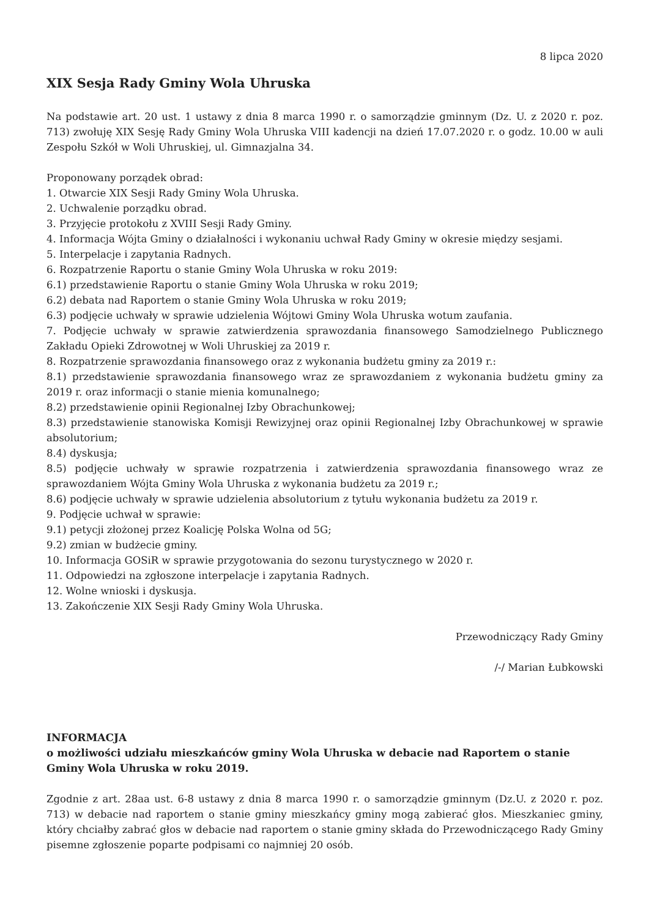8 lipca 2020
XIX Sesja Rady Gminy Wola Uhruska
Na podstawie art. 20 ust. 1 ustawy z dnia 8 marca 1990 r. o samorządzie gminnym (Dz. U. z 2020 r. poz. 713) zwołuję XIX Sesję Rady Gminy Wola Uhruska VIII kadencji na dzień 17.07.2020 r. o godz. 10.00 w auli Zespołu Szkół w Woli Uhruskiej, ul. Gimnazjalna 34.
Proponowany porządek obrad:
1. Otwarcie XIX Sesji Rady Gminy Wola Uhruska.
2. Uchwalenie porządku obrad.
3. Przyjęcie protokołu z XVIII Sesji Rady Gminy.
4. Informacja Wójta Gminy o działalności i wykonaniu uchwał Rady Gminy w okresie między sesjami.
5. Interpelacje i zapytania Radnych.
6. Rozpatrzenie Raportu o stanie Gminy Wola Uhruska w roku 2019:
6.1) przedstawienie Raportu o stanie Gminy Wola Uhruska w roku 2019;
6.2) debata nad Raportem o stanie Gminy Wola Uhruska w roku 2019;
6.3) podjęcie uchwały w sprawie udzielenia Wójtowi Gminy Wola Uhruska wotum zaufania.
7. Podjęcie uchwały w sprawie zatwierdzenia sprawozdania finansowego Samodzielnego Publicznego Zakładu Opieki Zdrowotnej w Woli Uhruskiej za 2019 r.
8. Rozpatrzenie sprawozdania finansowego oraz z wykonania budżetu gminy za 2019 r.:
8.1) przedstawienie sprawozdania finansowego wraz ze sprawozdaniem z wykonania budżetu gminy za 2019 r. oraz informacji o stanie mienia komunalnego;
8.2) przedstawienie opinii Regionalnej Izby Obrachunkowej;
8.3) przedstawienie stanowiska Komisji Rewizyjnej oraz opinii Regionalnej Izby Obrachunkowej w sprawie absolutorium;
8.4) dyskusja;
8.5) podjęcie uchwały w sprawie rozpatrzenia i zatwierdzenia sprawozdania finansowego wraz ze sprawozdaniem Wójta Gminy Wola Uhruska z wykonania budżetu za 2019 r.;
8.6) podjęcie uchwały w sprawie udzielenia absolutorium z tytułu wykonania budżetu za 2019 r.
9. Podjęcie uchwał w sprawie:
9.1) petycji złożonej przez Koalicję Polska Wolna od 5G;
9.2) zmian w budżecie gminy.
10. Informacja GOSiR w sprawie przygotowania do sezonu turystycznego w 2020 r.
11. Odpowiedzi na zgłoszone interpelacje i zapytania Radnych.
12. Wolne wnioski i dyskusja.
13. Zakończenie XIX Sesji Rady Gminy Wola Uhruska.
Przewodniczący Rady Gminy
/-/ Marian Łubkowski
INFORMACJA
o możliwości udziału mieszkańców gminy Wola Uhruska w debacie nad Raportem o stanie Gminy Wola Uhruska w roku 2019.
Zgodnie z art. 28aa ust. 6-8 ustawy z dnia 8 marca 1990 r. o samorządzie gminnym (Dz.U. z 2020 r. poz. 713) w debacie nad raportem o stanie gminy mieszkańcy gminy mogą zabierać głos. Mieszkaniec gminy, który chciałby zabrać głos w debacie nad raportem o stanie gminy składa do Przewodniczącego Rady Gminy pisemne zgłoszenie poparte podpisami co najmniej 20 osób.